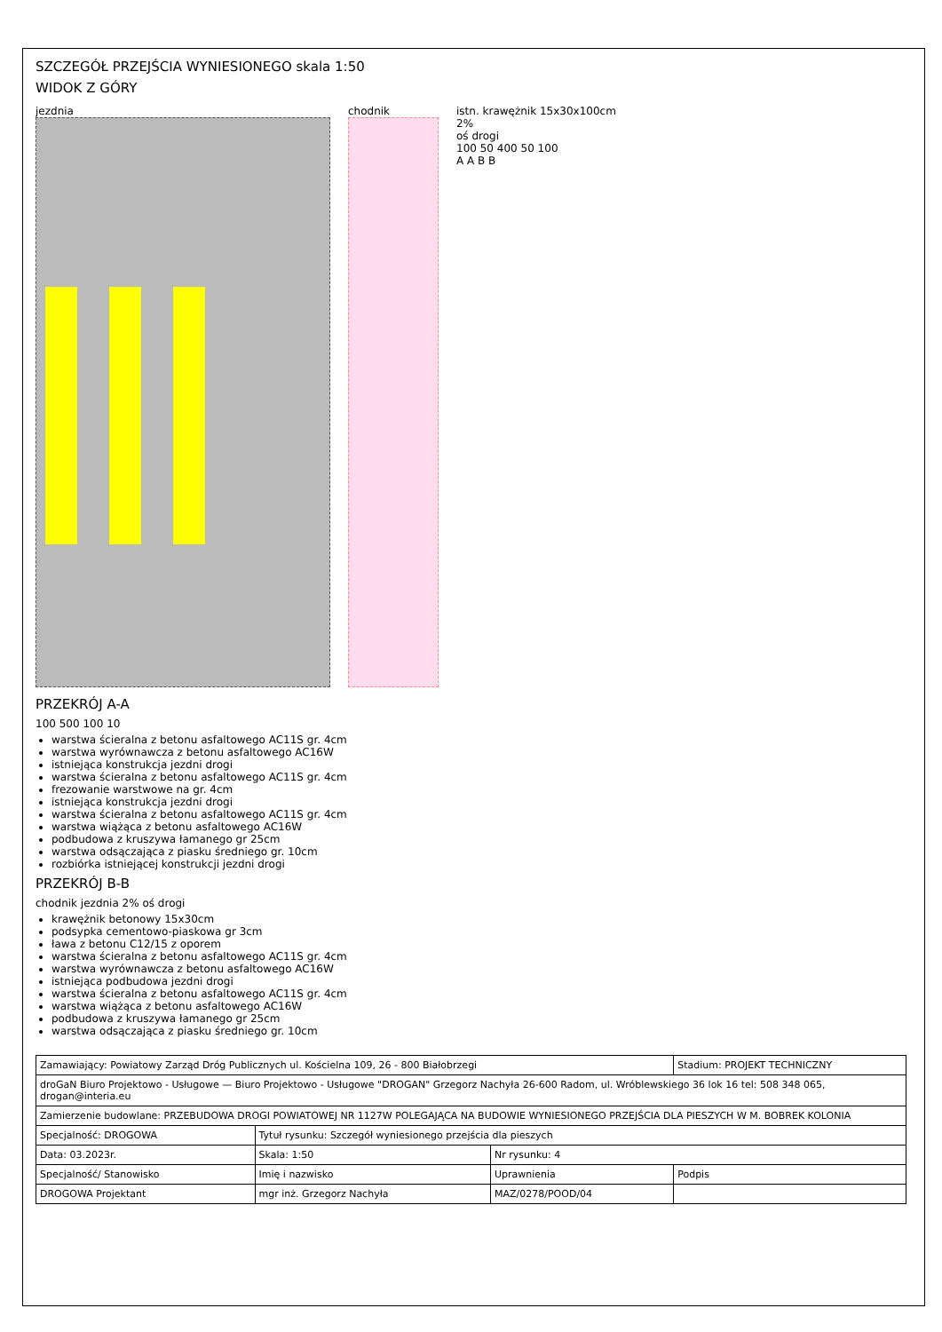SZCZEGÓŁ PRZEJŚCIA WYNIESIONEGO skala 1:50
WIDOK Z GÓRY
jezdnia chodnik istn. krawężnik 15x30x100cm
2%
oś drogi
100 50 400 50 100
A A B B
PRZEKRÓJ A-A
100 500 100 10
warstwa ścieralna z betonu asfaltowego AC11S gr. 4cm
warstwa wyrównawcza z betonu asfaltowego AC16W
istniejąca konstrukcja jezdni drogi
warstwa ścieralna z betonu asfaltowego AC11S gr. 4cm
frezowanie warstwowe na gr. 4cm
istniejąca konstrukcja jezdni drogi
warstwa ścieralna z betonu asfaltowego AC11S gr. 4cm
warstwa wiążąca z betonu asfaltowego AC16W
podbudowa z kruszywa łamanego gr 25cm
warstwa odsączająca z piasku średniego gr. 10cm
rozbiórka istniejącej konstrukcji jezdni drogi
PRZEKRÓJ B-B
chodnik jezdnia 2% oś drogi
krawężnik betonowy 15x30cm
podsypka cementowo-piaskowa gr 3cm
ława z betonu C12/15 z oporem
warstwa ścieralna z betonu asfaltowego AC11S gr. 4cm
warstwa wyrównawcza z betonu asfaltowego AC16W
istniejąca podbudowa jezdni drogi
warstwa ścieralna z betonu asfaltowego AC11S gr. 4cm
warstwa wiążąca z betonu asfaltowego AC16W
podbudowa z kruszywa łamanego gr 25cm
warstwa odsączająca z piasku średniego gr. 10cm
| Zamawiający: Powiatowy Zarząd Dróg Publicznych ul. Kościelna 109, 26 - 800 Białobrzegi | | | Stadium: PROJEKT TECHNICZNY |
| droGaN Biuro Projektowo - Usługowe — Biuro Projektowo - Usługowe "DROGAN" Grzegorz Nachyła 26-600 Radom, ul. Wróblewskiego 36 lok 16 tel: 508 348 065, drogan@interia.eu | | | |
| Zamierzenie budowlane: PRZEBUDOWA DROGI POWIATOWEJ NR 1127W POLEGAJĄCA NA BUDOWIE WYNIESIONEGO PRZEJŚCIA DLA PIESZYCH W M. BOBREK KOLONIA | | | |
| Specjalność: DROGOWA | Tytuł rysunku: Szczegół wyniesionego przejścia dla pieszych | | |
| Data: 03.2023r. | Skala: 1:50 | Nr rysunku: 4 | |
| Specjalność/ Stanowisko | Imię i nazwisko | Uprawnienia | Podpis |
| DROGOWA Projektant | mgr inż. Grzegorz Nachyła | MAZ/0278/POOD/04 | |